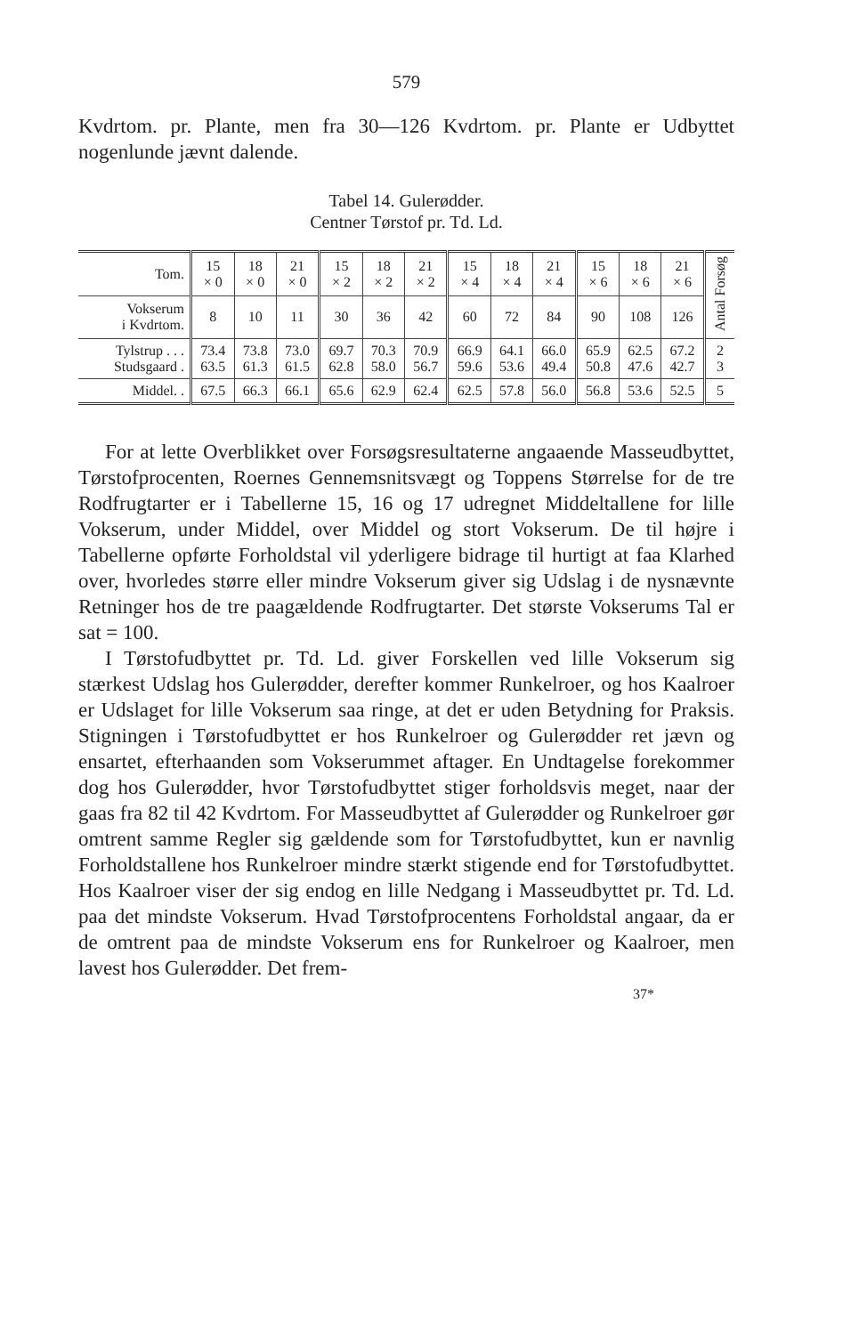579
Kvdrtom. pr. Plante, men fra 30—126 Kvdrtom. pr. Plante er Udbyttet nogenlunde jævnt dalende.
Tabel 14. Gulerødder.
Centner Tørstof pr. Td. Ld.
| Tom. | 15 × 0 | 18 × 0 | 21 × 0 | 15 × 2 | 18 × 2 | 21 × 2 | 15 × 4 | 18 × 4 | 21 × 4 | 15 × 6 | 18 × 6 | 21 × 6 | Antal Forsøg |
| --- | --- | --- | --- | --- | --- | --- | --- | --- | --- | --- | --- | --- | --- |
| Vokserum i Kvdrtom. | 8 | 10 | 11 | 30 | 36 | 42 | 60 | 72 | 84 | 90 | 108 | 126 | |
| Tylstrup . . . Studsgaard . | 73.4 63.5 | 73.8 61.3 | 73.0 61.5 | 69.7 62.8 | 70.3 58.0 | 70.9 56.7 | 66.9 59.6 | 64.1 53.6 | 66.0 49.4 | 65.9 50.8 | 62.5 47.6 | 67.2 42.7 | 2 3 |
| Middel. . | 67.5 | 66.3 | 66.1 | 65.6 | 62.9 | 62.4 | 62.5 | 57.8 | 56.0 | 56.8 | 53.6 | 52.5 | 5 |
For at lette Overblikket over Forsøgsresultaterne angaaende Masseudbyttet, Tørstofprocenten, Roernes Gennemsnitsvægt og Toppens Størrelse for de tre Rodfrugtarter er i Tabellerne 15, 16 og 17 udregnet Middeltallene for lille Vokserum, under Middel, over Middel og stort Vokserum. De til højre i Tabellerne opførte Forholdstal vil yderligere bidrage til hurtigt at faa Klarhed over, hvorledes større eller mindre Vokserum giver sig Udslag i de nysnævnte Retninger hos de tre paagældende Rodfrugtarter. Det største Vokserums Tal er sat = 100.
I Tørstofudbyttet pr. Td. Ld. giver Forskellen ved lille Vokserum sig stærkest Udslag hos Gulerødder, derefter kommer Runkelroer, og hos Kaalroer er Udslaget for lille Vokserum saa ringe, at det er uden Betydning for Praksis. Stigningen i Tørstofudbyttet er hos Runkelroer og Gulerødder ret jævn og ensartet, efterhaanden som Vokserummet aftager. En Undtagelse forekommer dog hos Gulerødder, hvor Tørstofudbyttet stiger forholdsvis meget, naar der gaas fra 82 til 42 Kvdrtom. For Masseudbyttet af Gulerødder og Runkelroer gør omtrent samme Regler sig gældende som for Tørstofudbyttet, kun er navnlig Forholdstallene hos Runkelroer mindre stærkt stigende end for Tørstofudbyttet. Hos Kaalroer viser der sig endog en lille Nedgang i Masseudbyttet pr. Td. Ld. paa det mindste Vokserum. Hvad Tørstofprocentens Forholdstal angaar, da er de omtrent paa de mindste Vokserum ens for Runkelroer og Kaalroer, men lavest hos Gulerødder. Det frem-
37*